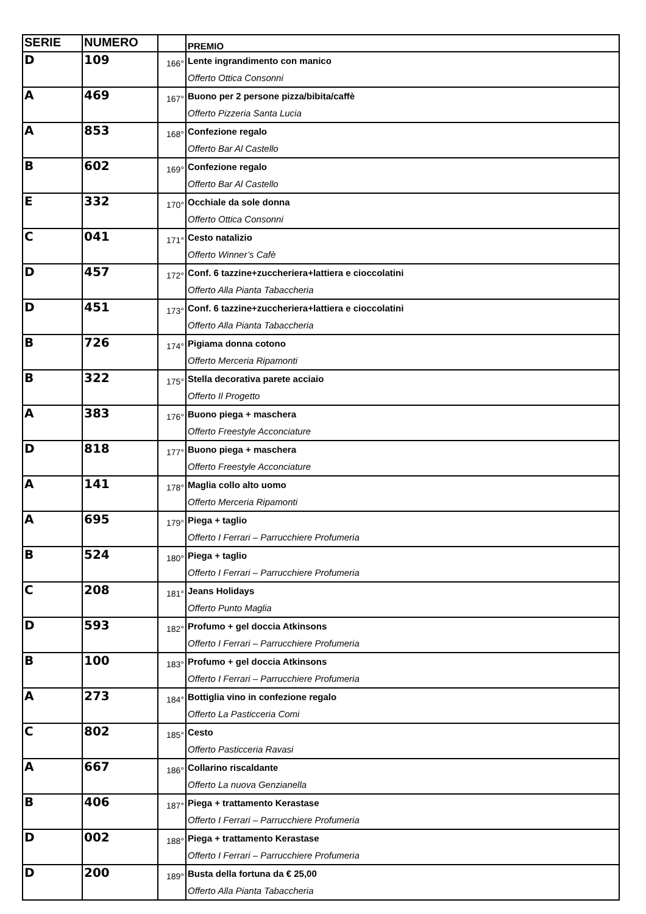| SERIE | NUMERO | | PREMIO |
| --- | --- | --- | --- |
| D | 109 | 166° | Lente ingrandimento con manico Offerto Ottica Consonni |
| A | 469 | 167° | Buono per 2 persone pizza/bibita/caffè Offerto Pizzeria Santa Lucia |
| A | 853 | 168° | Confezione regalo Offerto Bar Al Castello |
| B | 602 | 169° | Confezione regalo Offerto Bar Al Castello |
| E | 332 | 170° | Occhiale da sole donna Offerto Ottica Consonni |
| C | 041 | 171° | Cesto natalizio Offerto Winner’s Cafè |
| D | 457 | 172° | Conf. 6 tazzine+zuccheriera+lattiera e cioccolatini Offerto Alla Pianta Tabaccheria |
| D | 451 | 173° | Conf. 6 tazzine+zuccheriera+lattiera e cioccolatini Offerto Alla Pianta Tabaccheria |
| B | 726 | 174° | Pigiama donna cotono Offerto Merceria Ripamonti |
| B | 322 | 175° | Stella decorativa parete acciaio Offerto Il Progetto |
| A | 383 | 176° | Buono piega + maschera Offerto Freestyle Acconciature |
| D | 818 | 177° | Buono piega + maschera Offerto Freestyle Acconciature |
| A | 141 | 178° | Maglia collo alto uomo Offerto Merceria Ripamonti |
| A | 695 | 179° | Piega + taglio Offerto I Ferrari – Parrucchiere Profumeria |
| B | 524 | 180° | Piega + taglio Offerto I Ferrari – Parrucchiere Profumeria |
| C | 208 | 181° | Jeans Holidays Offerto Punto Maglia |
| D | 593 | 182° | Profumo + gel doccia Atkinsons Offerto I Ferrari – Parrucchiere Profumeria |
| B | 100 | 183° | Profumo + gel doccia Atkinsons Offerto I Ferrari – Parrucchiere Profumeria |
| A | 273 | 184° | Bottiglia vino in confezione regalo Offerto La Pasticceria Comi |
| C | 802 | 185° | Cesto Offerto Pasticceria Ravasi |
| A | 667 | 186° | Collarino riscaldante Offerto La nuova Genzianella |
| B | 406 | 187° | Piega + trattamento Kerastase Offerto I Ferrari – Parrucchiere Profumeria |
| D | 002 | 188° | Piega + trattamento Kerastase Offerto I Ferrari – Parrucchiere Profumeria |
| D | 200 | 189° | Busta della fortuna da € 25,00 Offerto Alla Pianta Tabaccheria |